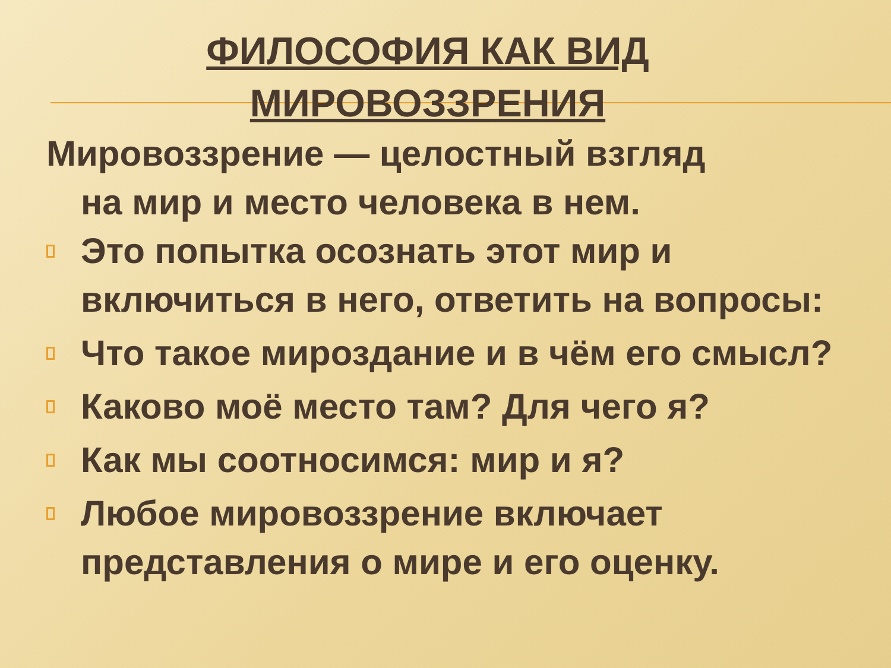ФИЛОСОФИЯ КАК ВИД
МИРОВОЗЗРЕНИЯ
Мировоззрение — целостный взгляд
на мир и место человека в нем.
Это попытка осознать этот мир и включиться в него, ответить на вопросы:
Что такое мироздание и в чём его смысл?
Каково моё место там? Для чего я?
Как мы соотносимся: мир и я?
Любое мировоззрение включает представления о мире и его оценку.